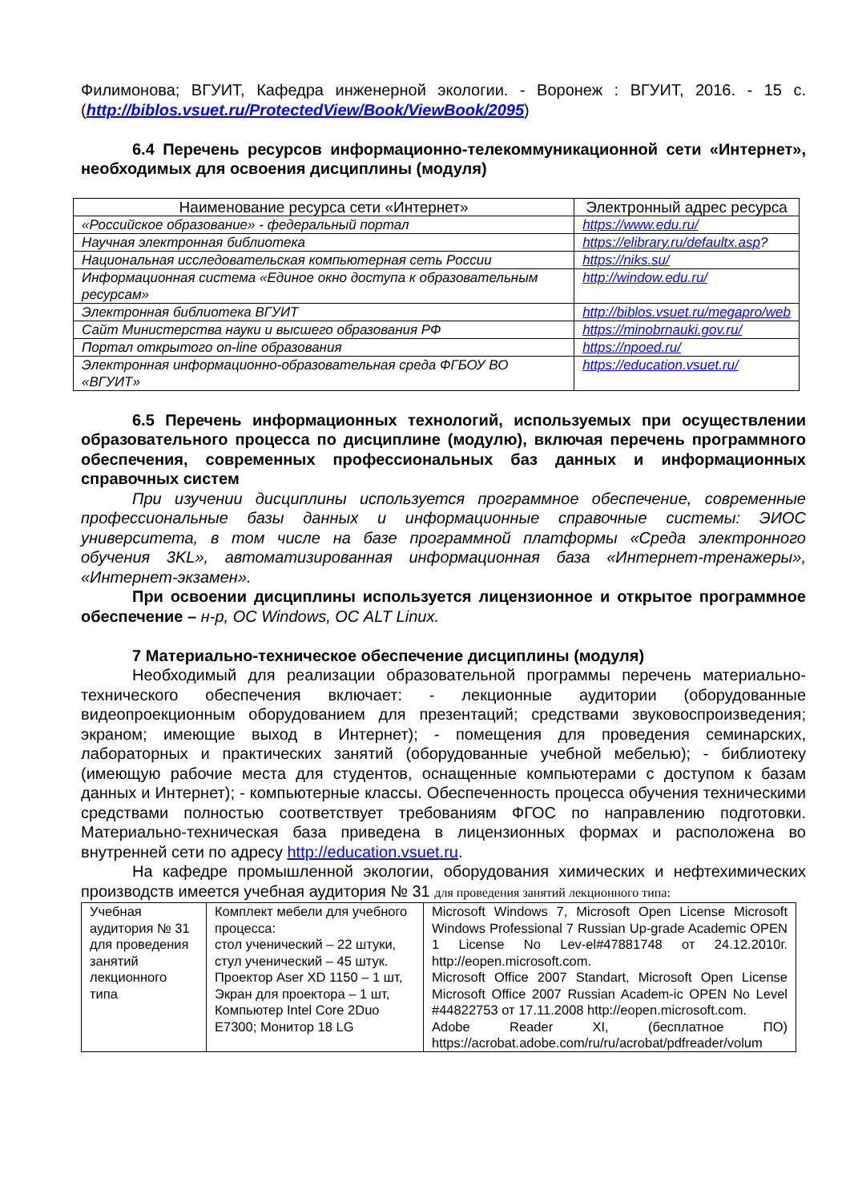Филимонова; ВГУИТ, Кафедра инженерной экологии. - Воронеж : ВГУИТ, 2016. - 15 с. (http://biblos.vsuet.ru/ProtectedView/Book/ViewBook/2095)
6.4 Перечень ресурсов информационно-телекоммуникационной сети «Интернет», необходимых для освоения дисциплины (модуля)
| Наименование ресурса сети «Интернет» | Электронный адрес ресурса |
| --- | --- |
| «Российское образование» - федеральный портал | https://www.edu.ru/ |
| Научная электронная библиотека | https://elibrary.ru/defaultx.asp ? |
| Национальная исследовательская компьютерная сеть России | https://niks.su/ |
| Информационная система «Единое окно доступа к образовательным ресурсам» | http://window.edu.ru/ |
| Электронная библиотека ВГУИТ | http://biblos.vsuet.ru/megapro/web |
| Сайт Министерства науки и высшего образования РФ | https://minobrnauki.gov.ru/ |
| Портал открытого on-line образования | https://npoed.ru/ |
| Электронная информационно-образовательная среда ФГБОУ ВО «ВГУИТ» | https://education.vsuet.ru/ |
6.5 Перечень информационных технологий, используемых при осуществлении образовательного процесса по дисциплине (модулю), включая перечень программного обеспечения, современных профессиональных баз данных и информационных справочных систем
При изучении дисциплины используется программное обеспечение, современные профессиональные базы данных и информационные справочные системы: ЭИОС университета, в том числе на базе программной платформы «Среда электронного обучения 3KL», автоматизированная информационная база «Интернет-тренажеры», «Интернет-экзамен».
При освоении дисциплины используется лицензионное и открытое программное обеспечение – н-р, ОС Windows, ОС ALT Linux.
7 Материально-техническое обеспечение дисциплины (модуля)
Необходимый для реализации образовательной программы перечень материально-технического обеспечения включает: - лекционные аудитории (оборудованные видеопроекционным оборудованием для презентаций; средствами звуковоспроизведения; экраном; имеющие выход в Интернет); - помещения для проведения семинарских, лабораторных и практических занятий (оборудованные учебной мебелью); - библиотеку (имеющую рабочие места для студентов, оснащенные компьютерами с доступом к базам данных и Интернет); - компьютерные классы. Обеспеченность процесса обучения техническими средствами полностью соответствует требованиям ФГОС по направлению подготовки. Материально-техническая база приведена в лицензионных формах и расположена во внутренней сети по адресу http://education.vsuet.ru.
На кафедре промышленной экологии, оборудования химических и нефтехимических производств имеется учебная аудитория № 31 для проведения занятий лекционного типа:
| Учебная аудитория № 31 для проведения занятий лекционного типа | Комплект мебели для учебного процесса: стол ученический – 22 штуки, стул ученический – 45 штук. Проектор Aser XD 1150 – 1 шт, Экран для проектора – 1 шт, Компьютер Intel Core 2Duo E7300; Монитор 18 LG | Microsoft Windows 7, Microsoft Open License Microsoft Windows Professional 7 Russian Up-grade Academic OPEN 1 License No Lev-el#47881748 от 24.12.2010г. http://eopen.microsoft.com. Microsoft Office 2007 Standart, Microsoft Open License Microsoft Office 2007 Russian Academ-ic OPEN No Level #44822753 от 17.11.2008 http://eopen.microsoft.com. Adobe Reader XI, (бесплатное ПО) https://acrobat.adobe.com/ru/ru/acrobat/pdfreader/volum |